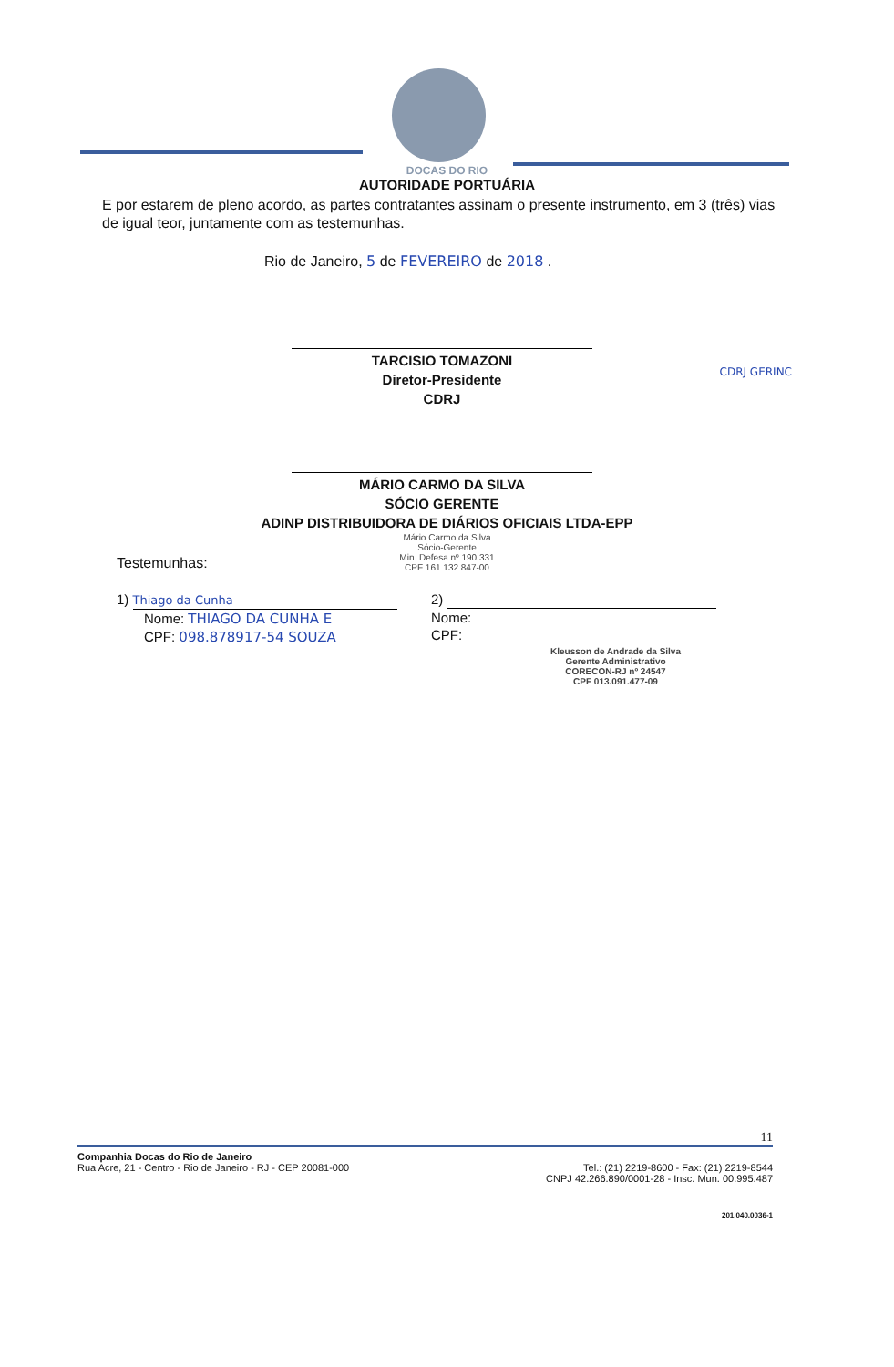DOCAS DO RIO
AUTORIDADE PORTUÁRIA
E por estarem de pleno acordo, as partes contratantes assinam o presente instrumento, em 3 (três) vias de igual teor, juntamente com as testemunhas.
Rio de Janeiro, 5 de FEVEREIRO de 2018 .
TARCISIO TOMAZONI
Diretor-Presidente
CDRJ
CDRJ GERINC
MÁRIO CARMO DA SILVA
SÓCIO GERENTE
ADINP DISTRIBUIDORA DE DIÁRIOS OFICIAIS LTDA-EPP
Mário Carmo da Silva
Sócio-Gerente
Min. Defesa nº 190.331
CPF 161.132.847-00
Testemunhas:
1) Thiago da Cunha
Nome: THIAGO DA CUNHA E
CPF: 098.878917-54 SOUZA
2)
Nome:
CPF:
Kleusson de Andrade da Silva
Gerente Administrativo
CORECON-RJ nº 24547
CPF 013.091.477-09
11
Companhia Docas do Rio de Janeiro
Rua Acre, 21 - Centro - Rio de Janeiro - RJ - CEP 20081-000
Tel.: (21) 2219-8600 - Fax: (21) 2219-8544
CNPJ 42.266.890/0001-28 - Insc. Mun. 00.995.487
201.040.0036-1